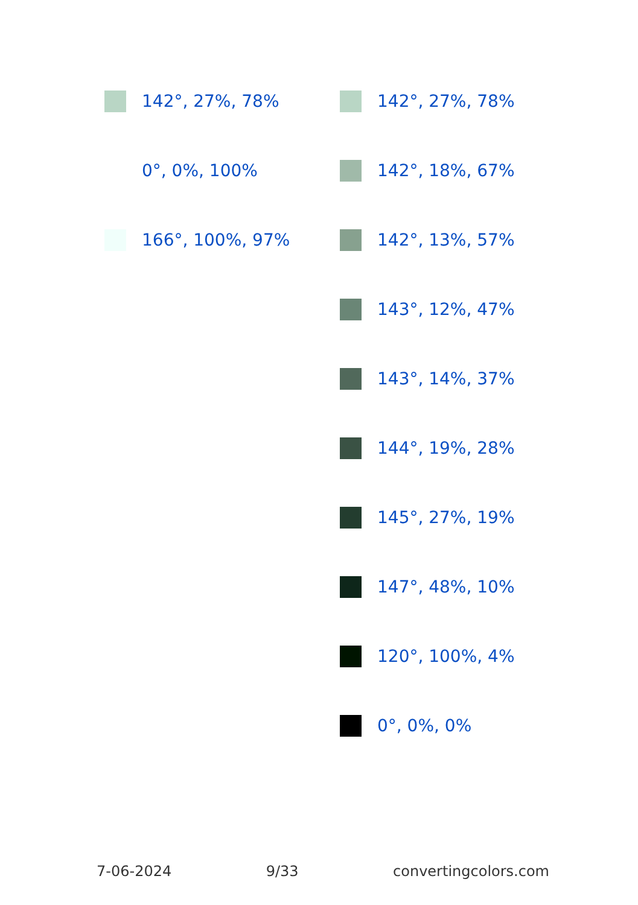142°, 27%, 78%
0°, 0%, 100%
166°, 100%, 97%
142°, 27%, 78%
142°, 18%, 67%
142°, 13%, 57%
143°, 12%, 47%
143°, 14%, 37%
144°, 19%, 28%
145°, 27%, 19%
147°, 48%, 10%
120°, 100%, 4%
0°, 0%, 0%
7-06-2024 9/33 convertingcolors.com